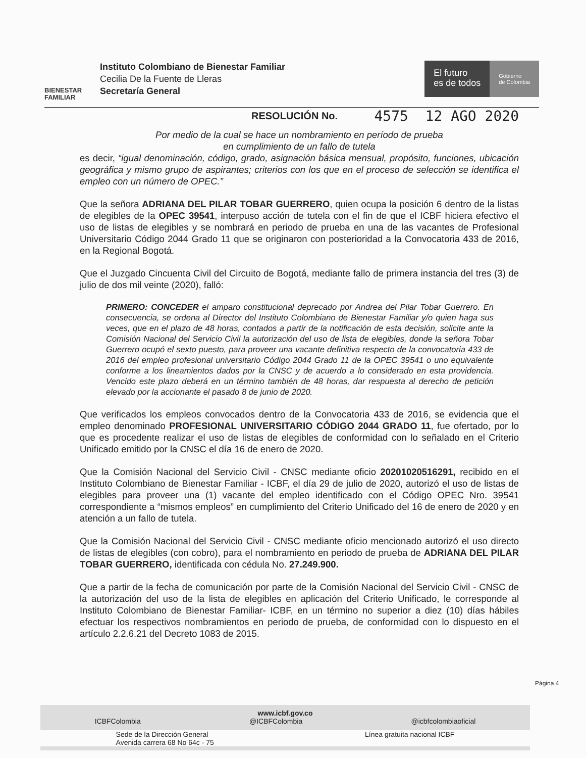BIENESTAR
FAMILIAR
Instituto Colombiano de Bienestar Familiar
Cecilia De la Fuente de Lleras
Secretaría General
El futuro
es de todos
Gobierno
de Colombia
RESOLUCIÓN No. 4575 12 AGO 2020
Por medio de la cual se hace un nombramiento en período de prueba
en cumplimiento de un fallo de tutela
es decir, “igual denominación, código, grado, asignación básica mensual, propósito, funciones, ubicación geográfica y mismo grupo de aspirantes; criterios con los que en el proceso de selección se identifica el empleo con un número de OPEC.”
Que la señora ADRIANA DEL PILAR TOBAR GUERRERO, quien ocupa la posición 6 dentro de la listas de elegibles de la OPEC 39541, interpuso acción de tutela con el fin de que el ICBF hiciera efectivo el uso de listas de elegibles y se nombrará en periodo de prueba en una de las vacantes de Profesional Universitario Código 2044 Grado 11 que se originaron con posterioridad a la Convocatoria 433 de 2016, en la Regional Bogotá.
Que el Juzgado Cincuenta Civil del Circuito de Bogotá, mediante fallo de primera instancia del tres (3) de julio de dos mil veinte (2020), falló:
PRIMERO: CONCEDER el amparo constitucional deprecado por Andrea del Pilar Tobar Guerrero. En consecuencia, se ordena al Director del Instituto Colombiano de Bienestar Familiar y/o quien haga sus veces, que en el plazo de 48 horas, contados a partir de la notificación de esta decisión, solicite ante la Comisión Nacional del Servicio Civil la autorización del uso de lista de elegibles, donde la señora Tobar Guerrero ocupó el sexto puesto, para proveer una vacante definitiva respecto de la convocatoria 433 de 2016 del empleo profesional universitario Código 2044 Grado 11 de la OPEC 39541 o uno equivalente conforme a los lineamientos dados por la CNSC y de acuerdo a lo considerado en esta providencia. Vencido este plazo deberá en un término también de 48 horas, dar respuesta al derecho de petición elevado por la accionante el pasado 8 de junio de 2020.
Que verificados los empleos convocados dentro de la Convocatoria 433 de 2016, se evidencia que el empleo denominado PROFESIONAL UNIVERSITARIO CÓDIGO 2044 GRADO 11, fue ofertado, por lo que es procedente realizar el uso de listas de elegibles de conformidad con lo señalado en el Criterio Unificado emitido por la CNSC el día 16 de enero de 2020.
Que la Comisión Nacional del Servicio Civil - CNSC mediante oficio 20201020516291, recibido en el Instituto Colombiano de Bienestar Familiar - ICBF, el día 29 de julio de 2020, autorizó el uso de listas de elegibles para proveer una (1) vacante del empleo identificado con el Código OPEC Nro. 39541 correspondiente a “mismos empleos” en cumplimiento del Criterio Unificado del 16 de enero de 2020 y en atención a un fallo de tutela.
Que la Comisión Nacional del Servicio Civil - CNSC mediante oficio mencionado autorizó el uso directo de listas de elegibles (con cobro), para el nombramiento en periodo de prueba de ADRIANA DEL PILAR TOBAR GUERRERO, identificada con cédula No. 27.249.900.
Que a partir de la fecha de comunicación por parte de la Comisión Nacional del Servicio Civil - CNSC de la autorización del uso de la lista de elegibles en aplicación del Criterio Unificado, le corresponde al Instituto Colombiano de Bienestar Familiar- ICBF, en un término no superior a diez (10) días hábiles efectuar los respectivos nombramientos en periodo de prueba, de conformidad con lo dispuesto en el artículo 2.2.6.21 del Decreto 1083 de 2015.
Página 4
www.icbf.gov.co
ICBFColombia @ICBFColombia @icbfcolombiaoficial
Sede de la Dirección General
Avenida carrera 68 No 64c - 75 Línea gratuita nacional ICBF